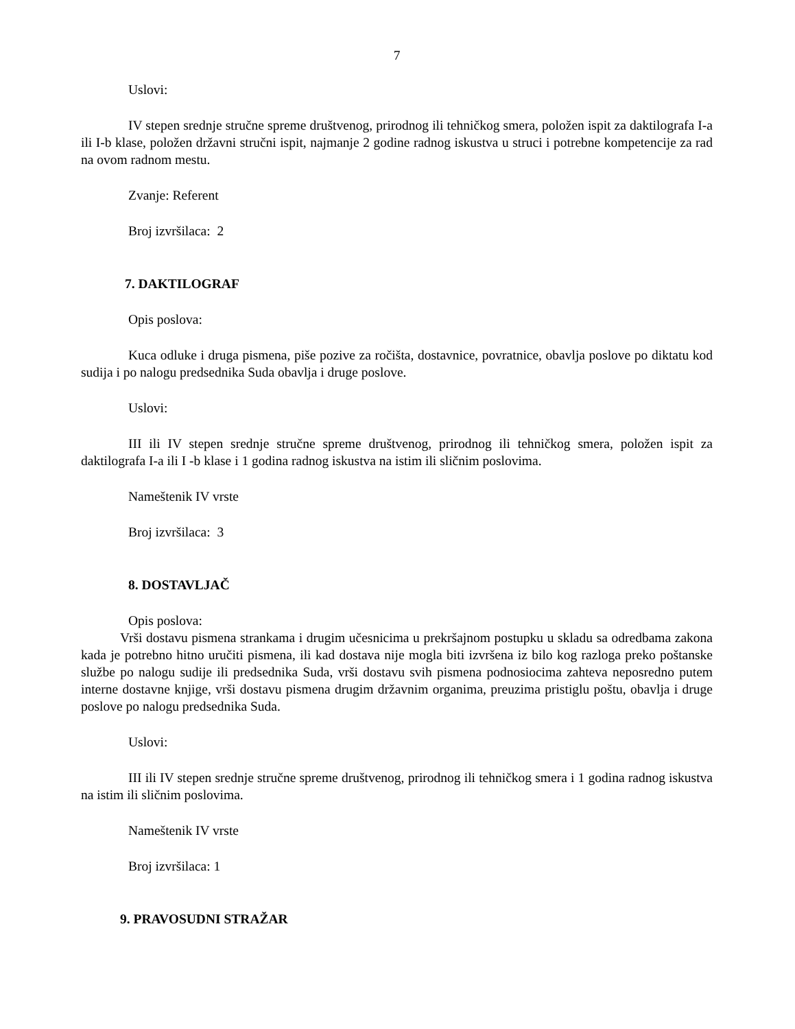7
Uslovi:
IV stepen srednje stručne spreme društvenog, prirodnog ili tehničkog smera, položen ispit za daktilografa I-a ili I-b klase, položen državni stručni ispit, najmanje 2 godine radnog iskustva u struci i potrebne kompetencije za rad na ovom radnom mestu.
Zvanje: Referent
Broj izvršilaca: 2
7. DAKTILOGRAF
Opis poslova:
Kuca odluke i druga pismena, piše pozive za ročišta, dostavnice, povratnice, obavlja poslove po diktatu kod sudija i po nalogu predsednika Suda obavlja i druge poslove.
Uslovi:
III ili IV stepen srednje stručne spreme društvenog, prirodnog ili tehničkog smera, položen ispit za daktilografa I-a ili I -b klase i 1 godina radnog iskustva na istim ili sličnim poslovima.
Nameštenik IV vrste
Broj izvršilaca: 3
8. DOSTAVLJAČ
Opis poslova:
Vrši dostavu pismena strankama i drugim učesnicima u prekršajnom postupku u skladu sa odredbama zakona kada je potrebno hitno uručiti pismena, ili kad dostava nije mogla biti izvršena iz bilo kog razloga preko poštanske službe po nalogu sudije ili predsednika Suda, vrši dostavu svih pismena podnosiocima zahteva neposredno putem interne dostavne knjige, vrši dostavu pismena drugim državnim organima, preuzima pristiglu poštu, obavlja i druge poslove po nalogu predsednika Suda.
Uslovi:
III ili IV stepen srednje stručne spreme društvenog, prirodnog ili tehničkog smera i 1 godina radnog iskustva na istim ili sličnim poslovima.
Nameštenik IV vrste
Broj izvršilaca: 1
9. PRAVOSUDNI STRAŽAR